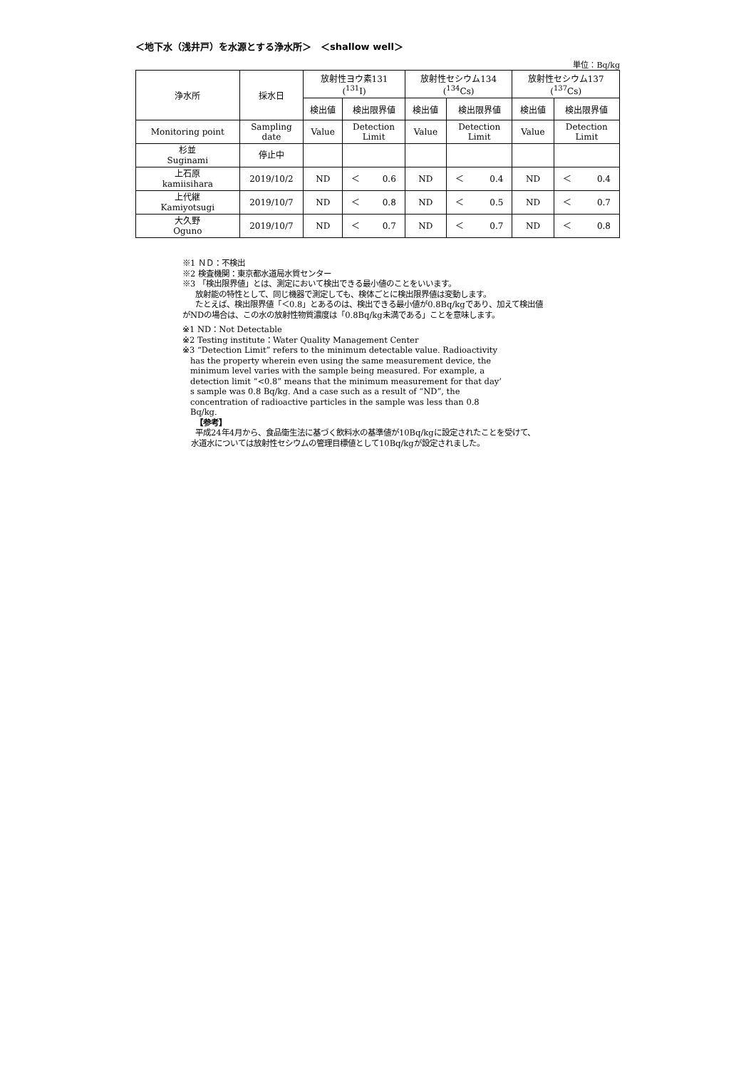＜地下水（浅井戸）を水源とする浄水所＞　＜shallow well＞
単位：Bq/kg
| 浄水所 | 採水日 | 放射性ヨウ素131 (<sup>131</sup>I) | | 放射性セシウム134 (<sup>134</sup>Cs) | | 放射性セシウム137 (<sup>137</sup>Cs) | |
| --- | --- | --- | --- | --- | --- | --- | --- |
| | | 検出値 | 検出限界値 | 検出値 | 検出限界値 | 検出値 | 検出限界値 |
| Monitoring point | Sampling date | Value | Detection Limit | Value | Detection Limit | Value | Detection Limit |
| 杉並 Suginami | 停止中 | | | | | | |
| 上石原 kamiisihara | 2019/10/2 | ND | ＜ 0.6 | ND | ＜ 0.4 | ND | ＜ 0.4 |
| 上代継 Kamiyotsugi | 2019/10/7 | ND | ＜ 0.8 | ND | ＜ 0.5 | ND | ＜ 0.7 |
| 大久野 Oguno | 2019/10/7 | ND | ＜ 0.7 | ND | ＜ 0.7 | ND | ＜ 0.8 |
※1 ＮＤ：不検出
※2 検査機関：東京都水道局水質センター
※3 「検出限界値」とは、測定において検出できる最小値のことをいいます。
放射能の特性として、同じ機器で測定しても、検体ごとに検出限界値は変動します。
たとえば、検出限界値「＜0.8」とあるのは、検出できる最小値が0.8Bq/kgであり、加えて検出値
がNDの場合は、この水の放射性物質濃度は「0.8Bq/kg未満である」ことを意味します。
※1 ND：Not Detectable
※2 Testing institute：Water Quality Management Center
※3 “Detection Limit” refers to the minimum detectable value. Radioactivity
has the property wherein even using the same measurement device, the
minimum level varies with the sample being measured. For example, a
detection limit “<0.8” means that the minimum measurement for that day’
s sample was 0.8 Bq/kg. And a case such as a result of “ND”, the
concentration of radioactive particles in the sample was less than 0.8
Bq/kg.
【参考】
平成24年4月から、食品衛生法に基づく飲料水の基準値が10Bq/kgに設定されたことを受けて、
水道水については放射性セシウムの管理目標値として10Bq/kgが設定されました。